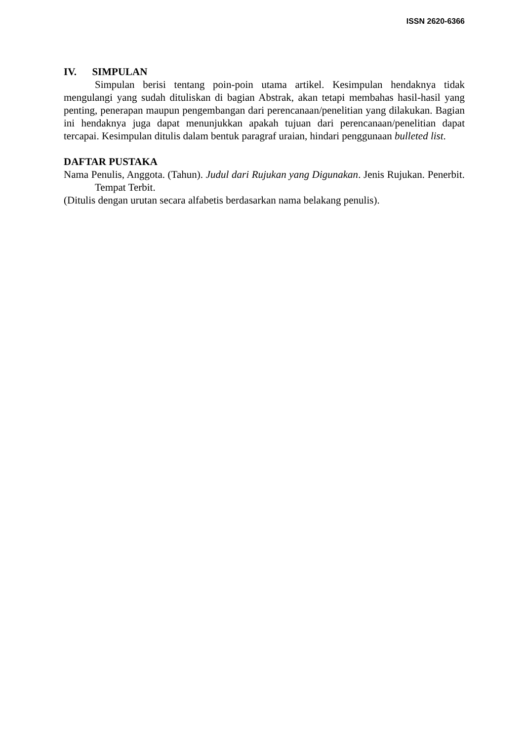ISSN 2620-6366
IV. SIMPULAN
Simpulan berisi tentang poin-poin utama artikel. Kesimpulan hendaknya tidak mengulangi yang sudah dituliskan di bagian Abstrak, akan tetapi membahas hasil-hasil yang penting, penerapan maupun pengembangan dari perencanaan/penelitian yang dilakukan. Bagian ini hendaknya juga dapat menunjukkan apakah tujuan dari perencanaan/penelitian dapat tercapai. Kesimpulan ditulis dalam bentuk paragraf uraian, hindari penggunaan bulleted list.
DAFTAR PUSTAKA
Nama Penulis, Anggota. (Tahun). Judul dari Rujukan yang Digunakan. Jenis Rujukan. Penerbit. Tempat Terbit.
(Ditulis dengan urutan secara alfabetis berdasarkan nama belakang penulis).